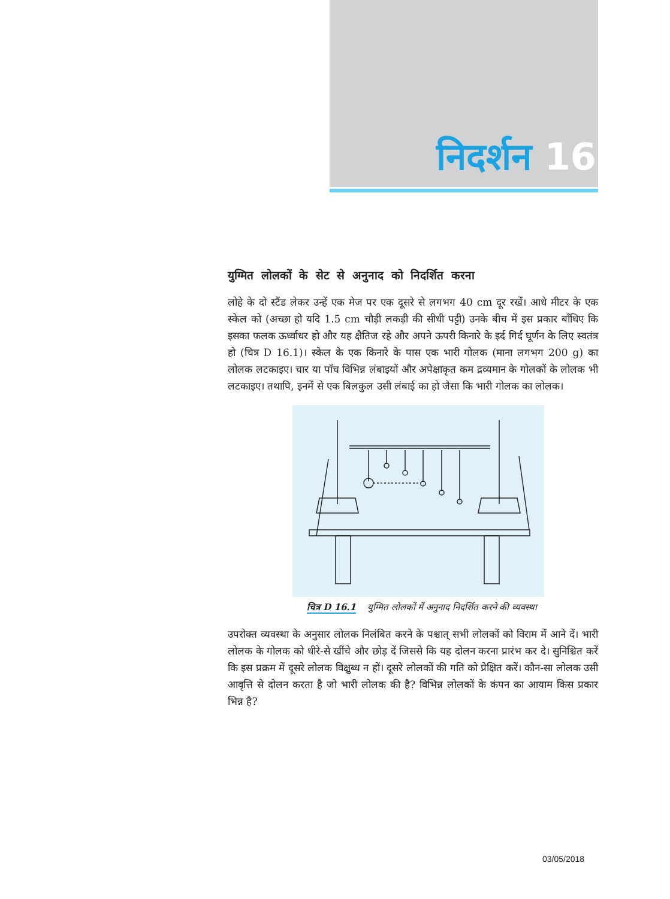निदर्शन 16
युग्मित लोलकों के सेट से अनुनाद को निदर्शित करना
लोहे के दो स्टैंड लेकर उन्हें एक मेज पर एक दूसरे से लगभग 40 cm दूर रखें। आधे मीटर के एक स्केल को (अच्छा हो यदि 1.5 cm चौड़ी लकड़ी की सीधी पट्टी) उनके बीच में इस प्रकार बाँधिए कि इसका फलक ऊर्ध्वाधर हो और यह क्षैतिज रहे और अपने ऊपरी किनारे के इर्द गिर्द घूर्णन के लिए स्वतंत्र हो (चित्र D 16.1)। स्केल के एक किनारे के पास एक भारी गोलक (माना लगभग 200 g) का लोलक लटकाइए। चार या पाँच विभिन्न लंबाइयों और अपेक्षाकृत कम द्रव्यमान के गोलकों के लोलक भी लटकाइए। तथापि, इनमें से एक बिलकुल उसी लंबाई का हो जैसा कि भारी गोलक का लोलक।
चित्र D 16.1 युग्मित लोलकों में अनुनाद निदर्शित करने की व्यवस्था
उपरोक्त व्यवस्था के अनुसार लोलक निलंबित करने के पश्चात् सभी लोलकों को विराम में आने दें। भारी लोलक के गोलक को धीरे-से खींचे और छोड़ दें जिससे कि यह दोलन करना प्रारंभ कर दे। सुनिश्चित करें कि इस प्रक्रम में दूसरे लोलक विक्षुब्ध न हों। दूसरे लोलकों की गति को प्रेक्षित करें। कौन-सा लोलक उसी आवृत्ति से दोलन करता है जो भारी लोलक की है? विभिन्न लोलकों के कंपन का आयाम किस प्रकार भिन्न है?
03/05/2018